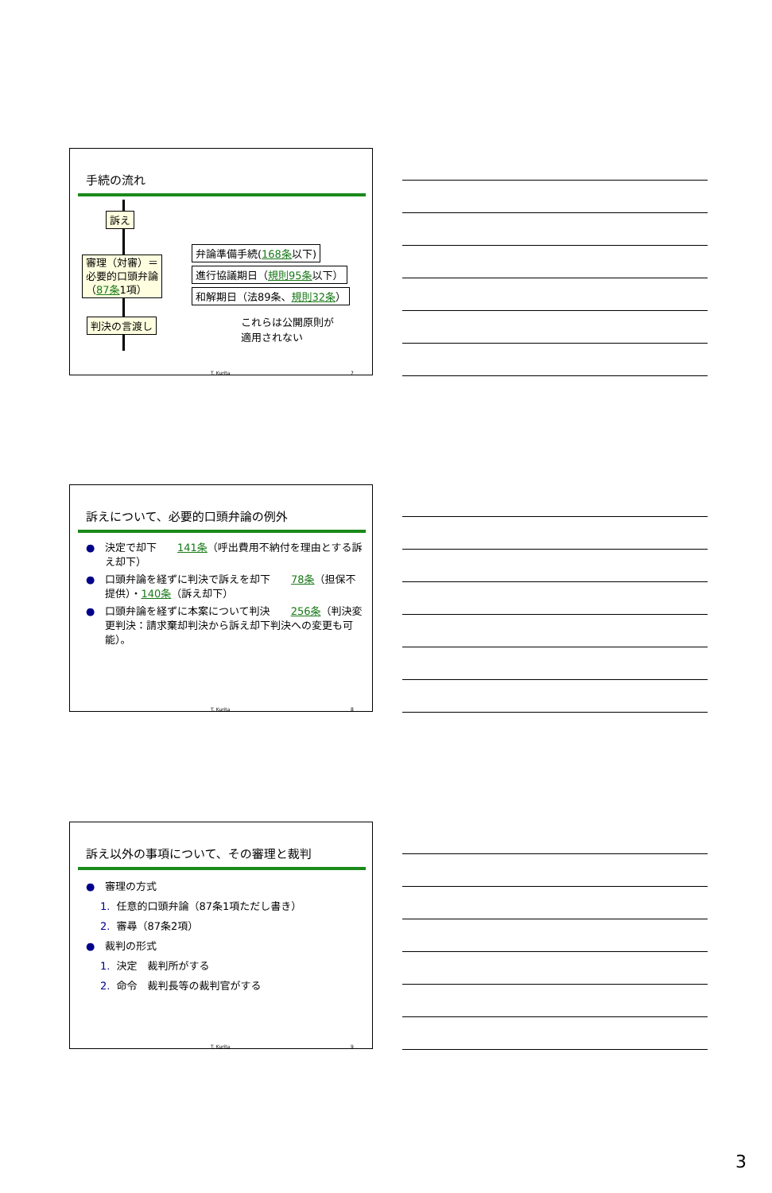手続の流れ
訴え
審理（対審）＝
必要的口頭弁論
（87条1項）
判決の言渡し
弁論準備手続(168条以下)
進行協議期日（規則95条以下）
和解期日（法89条、規則32条）
これらは公開原則が
適用されない
T. Kurita 7
訴えについて、必要的口頭弁論の例外
● 決定で却下　　141条（呼出費用不納付を理由とする訴え却下）
● 口頭弁論を経ずに判決で訴えを却下　　78条（担保不提供）・140条（訴え却下）
● 口頭弁論を経ずに本案について判決　　256条（判決変更判決：請求棄却判決から訴え却下判決への変更も可能）。
T. Kurita 8
訴え以外の事項について、その審理と裁判
● 審理の方式
1. 任意的口頭弁論（87条1項ただし書き）
2. 審尋（87条2項）
● 裁判の形式
1. 決定　裁判所がする
2. 命令　裁判長等の裁判官がする
T. Kurita 9
3